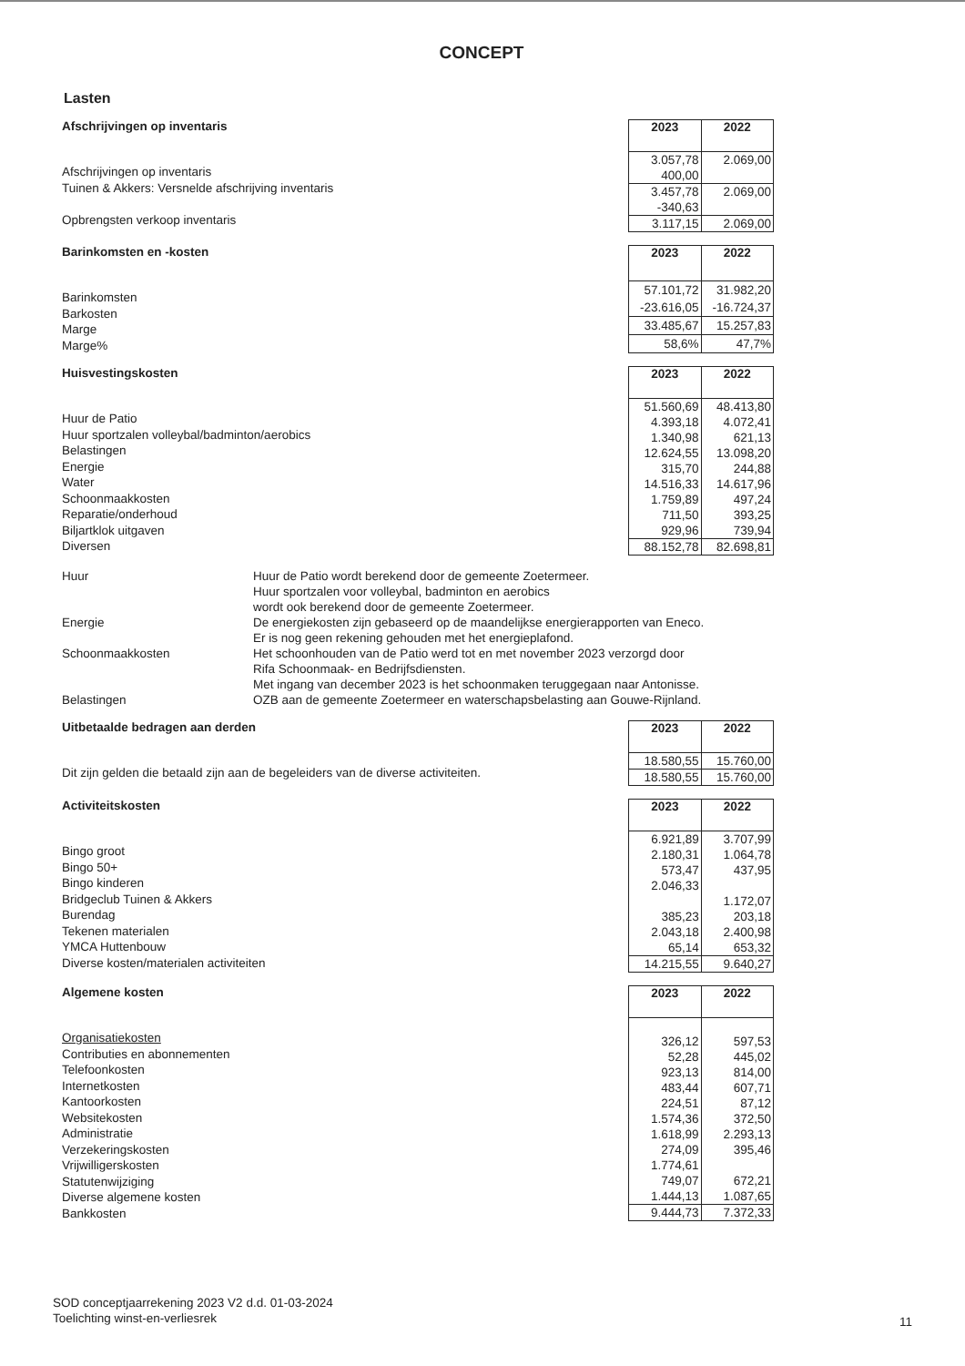CONCEPT
Lasten
Afschrijvingen op inventaris
Afschrijvingen op inventaris
Tuinen & Akkers: Versnelde afschrijving inventaris
Opbrengsten verkoop inventaris
| 2023 | 2022 |
| --- | --- |
| 3.057,78 | 2.069,00 |
| 400,00 | |
| 3.457,78 | 2.069,00 |
| -340,63 | |
| 3.117,15 | 2.069,00 |
Barinkomsten en -kosten
Barinkomsten
Barkosten
Marge
Marge%
| 2023 | 2022 |
| --- | --- |
| 57.101,72 | 31.982,20 |
| -23.616,05 | -16.724,37 |
| 33.485,67 | 15.257,83 |
| 58,6% | 47,7% |
Huisvestingskosten
Huur de Patio
Huur sportzalen volleybal/badminton/aerobics
Belastingen
Energie
Water
Schoonmaakkosten
Reparatie/onderhoud
Biljartklok uitgaven
Diversen
| 2023 | 2022 |
| --- | --- |
| 51.560,69 | 48.413,80 |
| 4.393,18 | 4.072,41 |
| 1.340,98 | 621,13 |
| 12.624,55 | 13.098,20 |
| 315,70 | 244,88 |
| 14.516,33 | 14.617,96 |
| 1.759,89 | 497,24 |
| 711,50 | 393,25 |
| 929,96 | 739,94 |
| 88.152,78 | 82.698,81 |
Huur
Huur de Patio wordt berekend door de gemeente Zoetermeer.
Huur sportzalen voor volleybal, badminton en aerobics
wordt ook berekend door de gemeente Zoetermeer.
Energie
De energiekosten zijn gebaseerd op de maandelijkse energierapporten van Eneco.
Er is nog geen rekening gehouden met het energieplafond.
Schoonmaakkosten
Het schoonhouden van de Patio werd tot en met november 2023 verzorgd door
Rifa Schoonmaak- en Bedrijfsdiensten.
Met ingang van december 2023 is het schoonmaken teruggegaan naar Antonisse.
Belastingen
OZB aan de gemeente Zoetermeer en waterschapsbelasting aan Gouwe-Rijnland.
Uitbetaalde bedragen aan derden
Dit zijn gelden die betaald zijn aan de begeleiders van de diverse activiteiten.
| 2023 | 2022 |
| --- | --- |
| 18.580,55 | 15.760,00 |
| 18.580,55 | 15.760,00 |
Activiteitskosten
Bingo groot
Bingo 50+
Bingo kinderen
Bridgeclub Tuinen & Akkers
Burendag
Tekenen materialen
YMCA Huttenbouw
Diverse kosten/materialen activiteiten
| 2023 | 2022 |
| --- | --- |
| 6.921,89 | 3.707,99 |
| 2.180,31 | 1.064,78 |
| 573,47 | 437,95 |
| 2.046,33 | |
| | 1.172,07 |
| 385,23 | 203,18 |
| 2.043,18 | 2.400,98 |
| 65,14 | 653,32 |
| 14.215,55 | 9.640,27 |
Algemene kosten
Organisatiekosten
Contributies en abonnementen
Telefoonkosten
Internetkosten
Kantoorkosten
Websitekosten
Administratie
Verzekeringskosten
Vrijwilligerskosten
Statutenwijziging
Diverse algemene kosten
Bankkosten
| 2023 | 2022 |
| --- | --- |
| 326,12 | 597,53 |
| 52,28 | 445,02 |
| 923,13 | 814,00 |
| 483,44 | 607,71 |
| 224,51 | 87,12 |
| 1.574,36 | 372,50 |
| 1.618,99 | 2.293,13 |
| 274,09 | 395,46 |
| 1.774,61 | |
| 749,07 | 672,21 |
| 1.444,13 | 1.087,65 |
| 9.444,73 | 7.372,33 |
SOD conceptjaarrekening 2023 V2 d.d. 01-03-2024
Toelichting winst-en-verliesrek
11